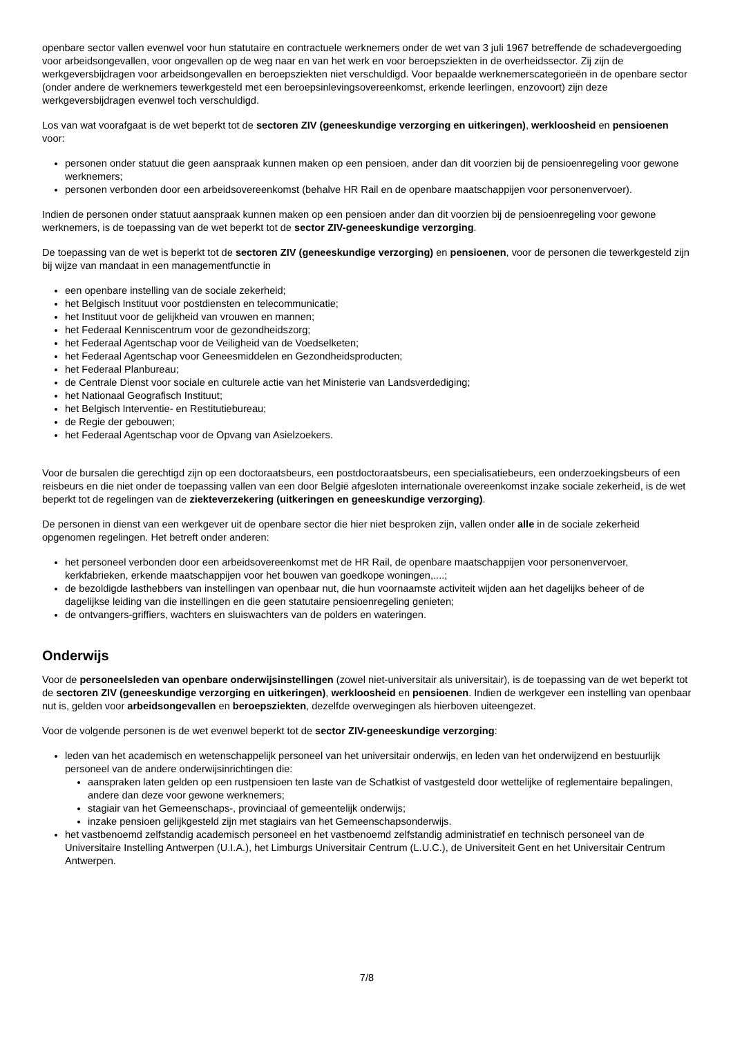openbare sector vallen evenwel voor hun statutaire en contractuele werknemers onder de wet van 3 juli 1967 betreffende de schadevergoeding voor arbeidsongevallen, voor ongevallen op de weg naar en van het werk en voor beroepsziekten in de overheidssector. Zij zijn de werkgeversbijdragen voor arbeidsongevallen en beroepsziekten niet verschuldigd. Voor bepaalde werknemerscategorieën in de openbare sector (onder andere de werknemers tewerkgesteld met een beroepsinlevingsovereenkomst, erkende leerlingen, enzovoort) zijn deze werkgeversbijdragen evenwel toch verschuldigd.
Los van wat voorafgaat is de wet beperkt tot de sectoren ZIV (geneeskundige verzorging en uitkeringen), werkloosheid en pensioenen voor:
personen onder statuut die geen aanspraak kunnen maken op een pensioen, ander dan dit voorzien bij de pensioenregeling voor gewone werknemers;
personen verbonden door een arbeidsovereenkomst (behalve HR Rail en de openbare maatschappijen voor personenvervoer).
Indien de personen onder statuut aanspraak kunnen maken op een pensioen ander dan dit voorzien bij de pensioenregeling voor gewone werknemers, is de toepassing van de wet beperkt tot de sector ZIV-geneeskundige verzorging.
De toepassing van de wet is beperkt tot de sectoren ZIV (geneeskundige verzorging) en pensioenen, voor de personen die tewerkgesteld zijn bij wijze van mandaat in een managementfunctie in
een openbare instelling van de sociale zekerheid;
het Belgisch Instituut voor postdiensten en telecommunicatie;
het Instituut voor de gelijkheid van vrouwen en mannen;
het Federaal Kenniscentrum voor de gezondheidszorg;
het Federaal Agentschap voor de Veiligheid van de Voedselketen;
het Federaal Agentschap voor Geneesmiddelen en Gezondheidsproducten;
het Federaal Planbureau;
de Centrale Dienst voor sociale en culturele actie van het Ministerie van Landsverdediging;
het Nationaal Geografisch Instituut;
het Belgisch Interventie- en Restitutiebureau;
de Regie der gebouwen;
het Federaal Agentschap voor de Opvang van Asielzoekers.
Voor de bursalen die gerechtigd zijn op een doctoraatsbeurs, een postdoctoraatsbeurs, een specialisatiebeurs, een onderzoekingsbeurs of een reisbeurs en die niet onder de toepassing vallen van een door België afgesloten internationale overeenkomst inzake sociale zekerheid, is de wet beperkt tot de regelingen van de ziekteverzekering (uitkeringen en geneeskundige verzorging).
De personen in dienst van een werkgever uit de openbare sector die hier niet besproken zijn, vallen onder alle in de sociale zekerheid opgenomen regelingen. Het betreft onder anderen:
het personeel verbonden door een arbeidsovereenkomst met de HR Rail, de openbare maatschappijen voor personenvervoer, kerkfabrieken, erkende maatschappijen voor het bouwen van goedkope woningen,....;
de bezoldigde lasthebbers van instellingen van openbaar nut, die hun voornaamste activiteit wijden aan het dagelijks beheer of de dagelijkse leiding van die instellingen en die geen statutaire pensioenregeling genieten;
de ontvangers-griffiers, wachters en sluiswachters van de polders en wateringen.
Onderwijs
Voor de personeelsleden van openbare onderwijsinstellingen (zowel niet-universitair als universitair), is de toepassing van de wet beperkt tot de sectoren ZIV (geneeskundige verzorging en uitkeringen), werkloosheid en pensioenen. Indien de werkgever een instelling van openbaar nut is, gelden voor arbeidsongevallen en beroepsziekten, dezelfde overwegingen als hierboven uiteengezet.
Voor de volgende personen is de wet evenwel beperkt tot de sector ZIV-geneeskundige verzorging:
leden van het academisch en wetenschappelijk personeel van het universitair onderwijs, en leden van het onderwijzend en bestuurlijk personeel van de andere onderwijsinrichtingen die:
aanspraken laten gelden op een rustpensioen ten laste van de Schatkist of vastgesteld door wettelijke of reglementaire bepalingen, andere dan deze voor gewone werknemers;
stagiair van het Gemeenschaps-, provinciaal of gemeentelijk onderwijs;
inzake pensioen gelijkgesteld zijn met stagiairs van het Gemeenschapsonderwijs.
het vastbenoemd zelfstandig academisch personeel en het vastbenoemd zelfstandig administratief en technisch personeel van de Universitaire Instelling Antwerpen (U.I.A.), het Limburgs Universitair Centrum (L.U.C.), de Universiteit Gent en het Universitair Centrum Antwerpen.
7/8